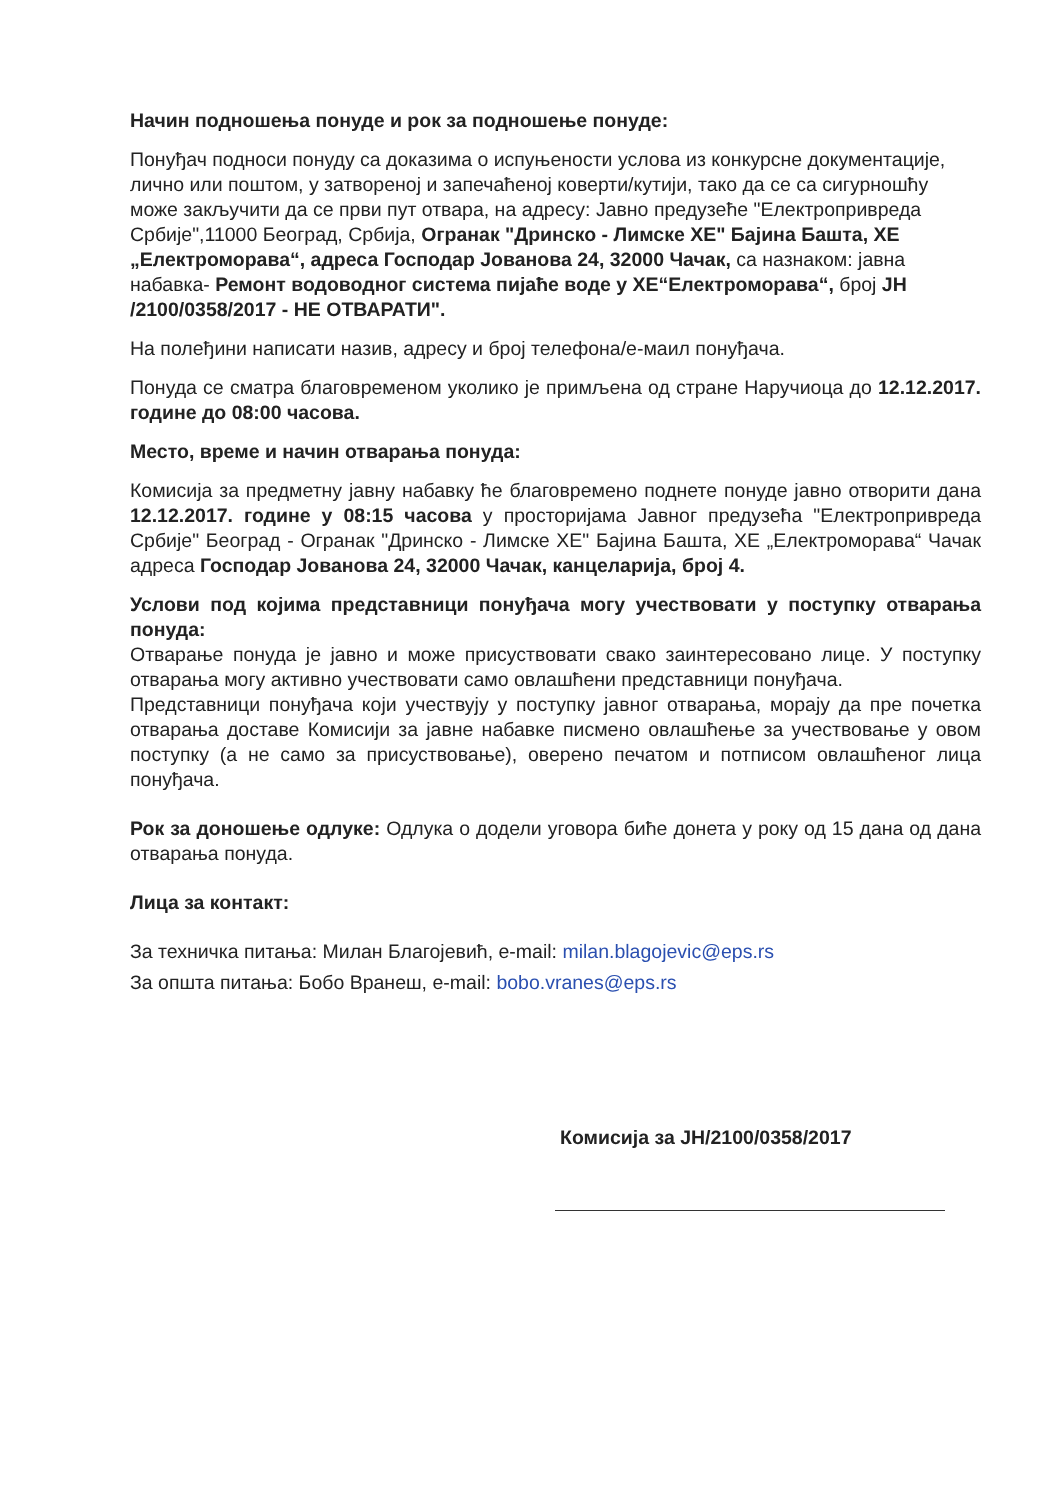Начин подношења понуде и рок за подношење понуде:
Понуђач подноси понуду са доказима о испуњености услова из конкурсне документације, лично или поштом, у затвореној и запечаћеној коверти/кутији, тако да се са сигурношћу може закључити да се први пут отвара, на адресу: Јавно предузеће "Електропривреда Србије",11000 Београд, Србија, Огранак "Дринско - Лимске ХЕ" Бајина Башта, ХЕ „Електроморава“, адреса Господар Јованова 24, 32000 Чачак, са назнаком: јавна набавка- Ремонт водоводног система пијаће воде у ХЕ“Електроморава“, број ЈН /2100/0358/2017 - НЕ ОТВАРАТИ".
На полеђини написати назив, адресу и број телефона/е-маил понуђача.
Понуда се сматра благовременом уколико је примљена од стране Наручиоца до 12.12.2017. године до 08:00 часова.
Место, време и начин отварања понуда:
Комисија за предметну јавну набавку ће благовремено поднете понуде јавно отворити дана 12.12.2017. године у 08:15 часова у просторијама Јавног предузећа "Електропривреда Србије" Београд - Огранак "Дринско - Лимске ХЕ" Бајина Башта, ХЕ „Електроморава“ Чачак адреса Господар Јованова 24, 32000 Чачак, канцеларија, број 4.
Услови под којима представници понуђача могу учествовати у поступку отварања понуда:
Отварање понуда је јавно и може присуствовати свако заинтересовано лице. У поступку отварања могу активно учествовати само овлашћени представници понуђача.
Представници понуђача који учествују у поступку јавног отварања, морају да пре почетка отварања доставе Комисији за јавне набавке писмено овлашћење за учествовање у овом поступку (а не само за присуствовање), оверено печатом и потписом овлашћеног лица понуђача.
Рок за доношење одлуке: Одлука о додели уговора биће донета у року од 15 дана од дана отварања понуда.
Лица за контакт:
За техничка питања: Милан Благојевић, e-mail: milan.blagojevic@eps.rs
За општа питања: Бобо Вранеш, e-mail: bobo.vranes@eps.rs
Комисија за ЈН/2100/0358/2017